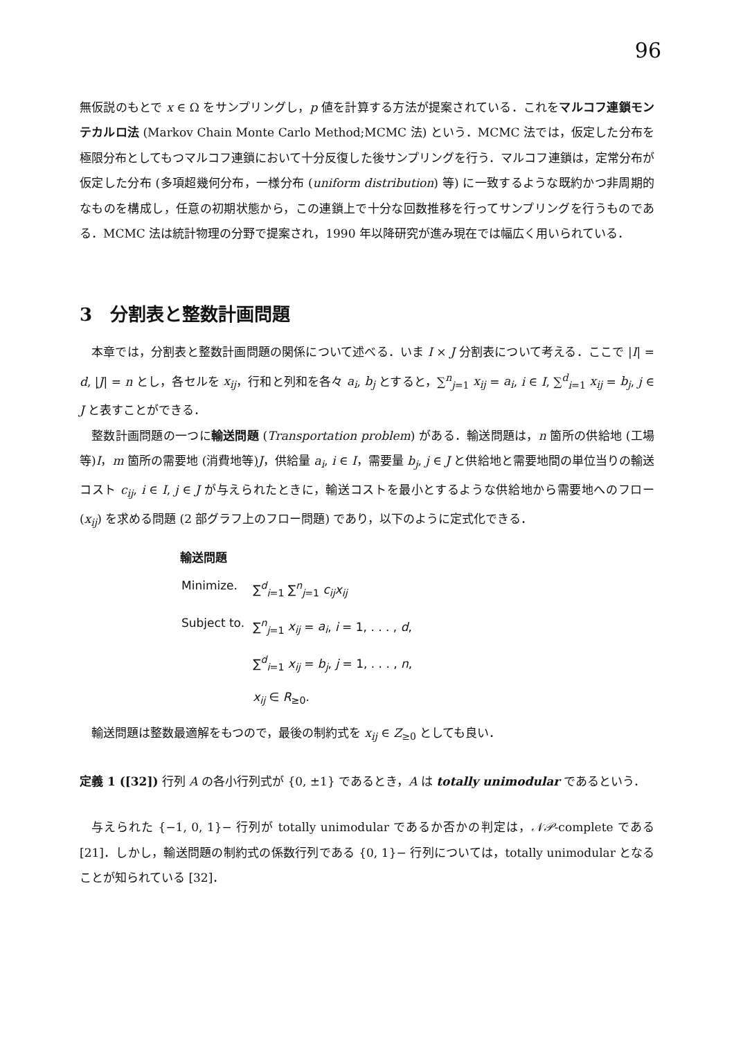96
無仮説のもとで x ∈ Ω をサンプリングし，p 値を計算する方法が提案されている．これをマルコフ連鎖モンテカルロ法 (Markov Chain Monte Carlo Method;MCMC 法) という．MCMC 法では，仮定した分布を極限分布としてもつマルコフ連鎖において十分反復した後サンプリングを行う．マルコフ連鎖は，定常分布が仮定した分布 (多項超幾何分布，一様分布 (uniform distribution) 等) に一致するような既約かつ非周期的なものを構成し，任意の初期状態から，この連鎖上で十分な回数推移を行ってサンプリングを行うものである．MCMC 法は統計物理の分野で提案され，1990 年以降研究が進み現在では幅広く用いられている．
3　分割表と整数計画問題
本章では，分割表と整数計画問題の関係について述べる．いま I × J 分割表について考える．ここで |I| = d, |J| = n とし，各セルを x<sub>ij</sub>，行和と列和を各々 a<sub>i</sub>, b<sub>j</sub> とすると，∑<sup>n</sup><sub>j=1</sub> x<sub>ij</sub> = a<sub>i</sub>, i ∈ I, ∑<sup>d</sup><sub>i=1</sub> x<sub>ij</sub> = b<sub>j</sub>, j ∈ J と表すことができる．
整数計画問題の一つに輸送問題 (Transportation problem) がある．輸送問題は，n 箇所の供給地 (工場等)I，m 箇所の需要地 (消費地等)J，供給量 a<sub>i</sub>, i ∈ I，需要量 b<sub>j</sub>, j ∈ J と供給地と需要地間の単位当りの輸送コスト c<sub>ij</sub>, i ∈ I, j ∈ J が与えられたときに，輸送コストを最小とするような供給地から需要地へのフロー (x<sub>ij</sub>) を求める問題 (2 部グラフ上のフロー問題) であり，以下のように定式化できる．
輸送問題
| Minimize. | ∑<sup>d</sup><sub>i=1</sub> ∑<sup>n</sup><sub>j=1</sub> c<sub>ij</sub>x<sub>ij</sub> |
| Subject to. | ∑<sup>n</sup><sub>j=1</sub> x<sub>ij</sub> = a<sub>i</sub> , i = 1, . . . , d , |
| | ∑<sup>d</sup><sub>i=1</sub> x<sub>ij</sub> = b<sub>j</sub> , j = 1, . . . , n , |
| | x<sub>ij</sub> ∈ R<sub>≥0</sub>. |
輸送問題は整数最適解をもつので，最後の制約式を x<sub>ij</sub> ∈ Z<sub>≥0</sub> としても良い．
定義 1 ([32]) 行列 A の各小行列式が {0, ±1} であるとき，A は totally unimodular であるという．
与えられた {−1, 0, 1}− 行列が totally unimodular であるか否かの判定は，𝒩𝒫-complete である [21]．しかし，輸送問題の制約式の係数行列である {0, 1}− 行列については，totally unimodular となることが知られている [32]．